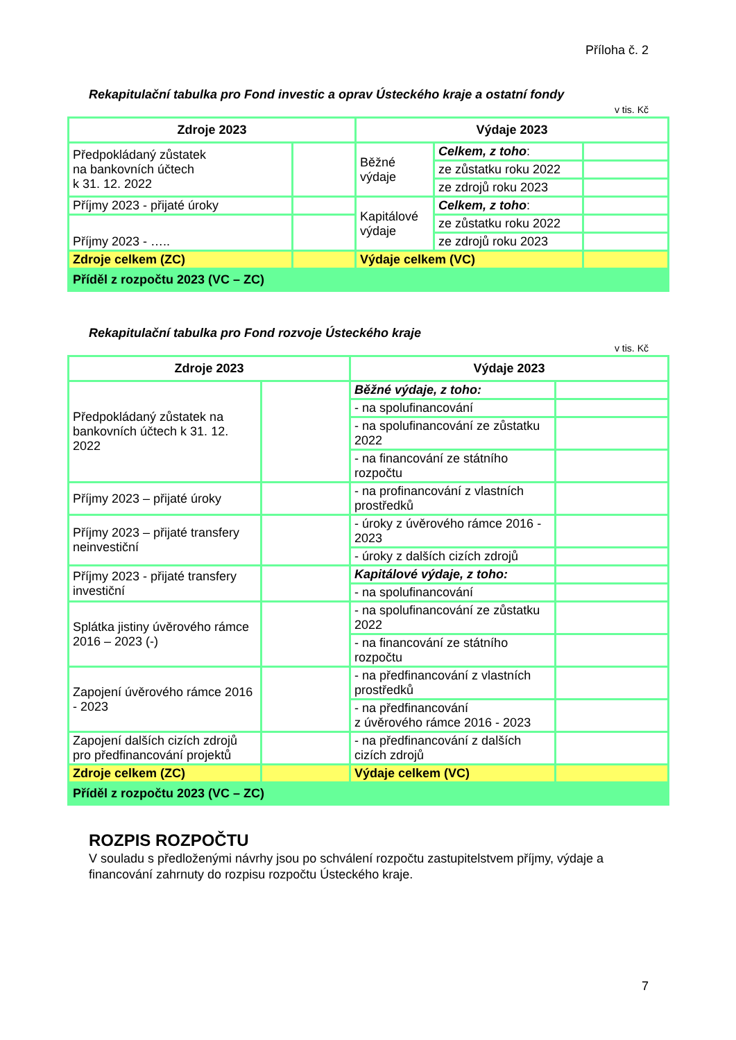Příloha č. 2
Rekapitulační tabulka pro Fond investic a oprav Ústeckého kraje a ostatní fondy
v tis. Kč
| Zdroje 2023 | | Výdaje 2023 | | |
| --- | --- | --- | --- | --- |
| Předpokládaný zůstatek na bankovních účtech k 31. 12. 2022 | | Běžné výdaje | Celkem, z toho : | |
| | | | ze zůstatku roku 2022 | |
| | | | ze zdrojů roku 2023 | |
| Příjmy 2023 - přijaté úroky | | Kapitálové výdaje | Celkem, z toho : | |
| Příjmy 2023 - ….. | | | ze zůstatku roku 2022 | |
| | | | ze zdrojů roku 2023 | |
| Zdroje celkem (ZC) | | Výdaje celkem (VC) | | |
| Příděl z rozpočtu 2023 (VC – ZC) | | | | |
Rekapitulační tabulka pro Fond rozvoje Ústeckého kraje
v tis. Kč
| Zdroje 2023 | | Výdaje 2023 | |
| --- | --- | --- | --- |
| Předpokládaný zůstatek na bankovních účtech k 31. 12. 2022 | | Běžné výdaje, z toho: | |
| | | - na spolufinancování | |
| | | - na spolufinancování ze zůstatku 2022 | |
| | | - na financování ze státního rozpočtu | |
| Příjmy 2023 – přijaté úroky | | - na profinancování z vlastních prostředků | |
| Příjmy 2023 – přijaté transfery neinvestiční | | - úroky z úvěrového rámce 2016 - 2023 | |
| | | - úroky z dalších cizích zdrojů | |
| Příjmy 2023 - přijaté transfery investiční | | Kapitálové výdaje, z toho: | |
| | | - na spolufinancování | |
| Splátka jistiny úvěrového rámce 2016 – 2023 (-) | | - na spolufinancování ze zůstatku 2022 | |
| | | - na financování ze státního rozpočtu | |
| Zapojení úvěrového rámce 2016 - 2023 | | - na předfinancování z vlastních prostředků | |
| | | - na předfinancování z úvěrového rámce 2016 - 2023 | |
| Zapojení dalších cizích zdrojů pro předfinancování projektů | | - na předfinancování z dalších cizích zdrojů | |
| Zdroje celkem (ZC) | | Výdaje celkem (VC) | |
| Příděl z rozpočtu 2023 (VC – ZC) | | | |
ROZPIS ROZPOČTU
V souladu s předloženými návrhy jsou po schválení rozpočtu zastupitelstvem příjmy, výdaje a financování zahrnuty do rozpisu rozpočtu Ústeckého kraje.
7